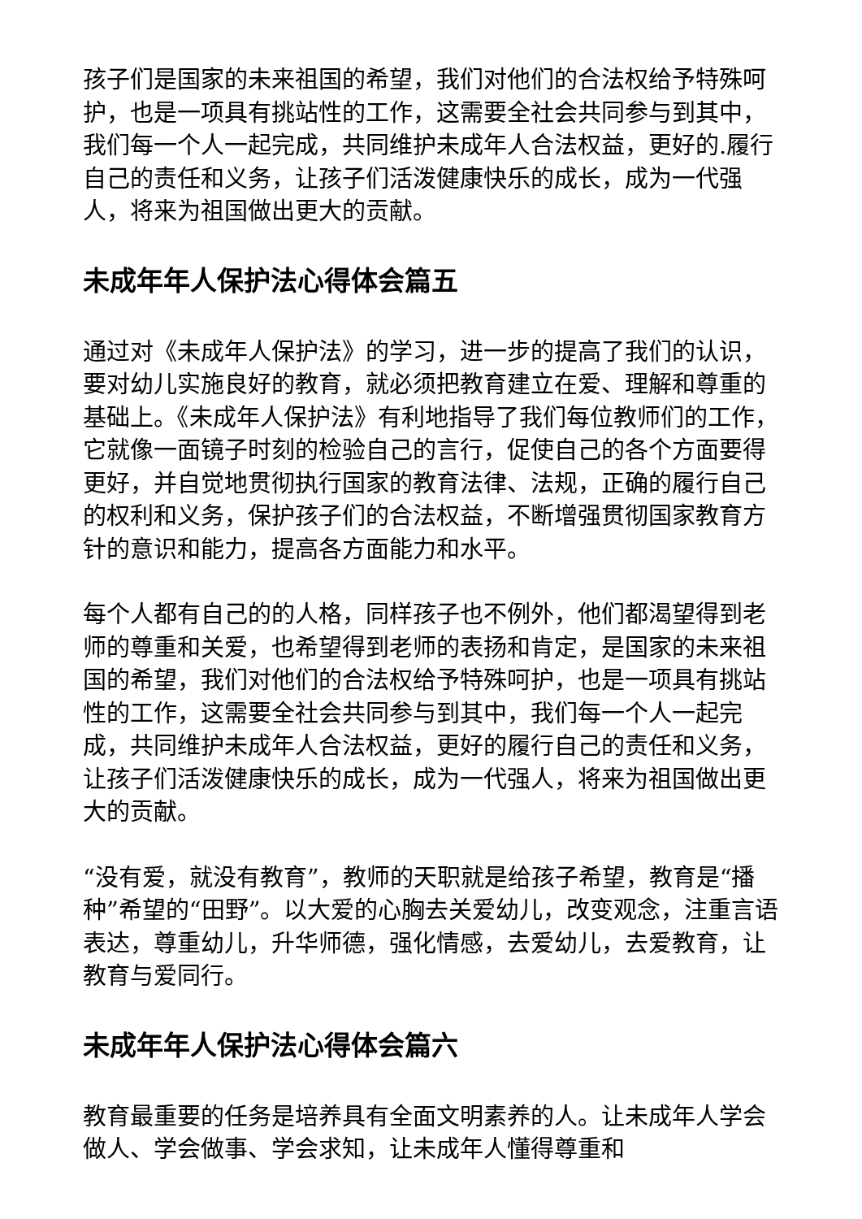孩子们是国家的未来祖国的希望，我们对他们的合法权给予特殊呵护，也是一项具有挑站性的工作，这需要全社会共同参与到其中，我们每一个人一起完成，共同维护未成年人合法权益，更好的.履行自己的责任和义务，让孩子们活泼健康快乐的成长，成为一代强人，将来为祖国做出更大的贡献。
未成年年人保护法心得体会篇五
通过对《未成年人保护法》的学习，进一步的提高了我们的认识，要对幼儿实施良好的教育，就必须把教育建立在爱、理解和尊重的基础上。《未成年人保护法》有利地指导了我们每位教师们的工作，它就像一面镜子时刻的检验自己的言行，促使自己的各个方面要得更好，并自觉地贯彻执行国家的教育法律、法规，正确的履行自己的权利和义务，保护孩子们的合法权益，不断增强贯彻国家教育方针的意识和能力，提高各方面能力和水平。
每个人都有自己的的人格，同样孩子也不例外，他们都渴望得到老师的尊重和关爱，也希望得到老师的表扬和肯定，是国家的未来祖国的希望，我们对他们的合法权给予特殊呵护，也是一项具有挑站性的工作，这需要全社会共同参与到其中，我们每一个人一起完成，共同维护未成年人合法权益，更好的履行自己的责任和义务，让孩子们活泼健康快乐的成长，成为一代强人，将来为祖国做出更大的贡献。
“没有爱，就没有教育”，教师的天职就是给孩子希望，教育是“播种”希望的“田野”。以大爱的心胸去关爱幼儿，改变观念，注重言语表达，尊重幼儿，升华师德，强化情感，去爱幼儿，去爱教育，让教育与爱同行。
未成年年人保护法心得体会篇六
教育最重要的任务是培养具有全面文明素养的人。让未成年人学会做人、学会做事、学会求知，让未成年人懂得尊重和